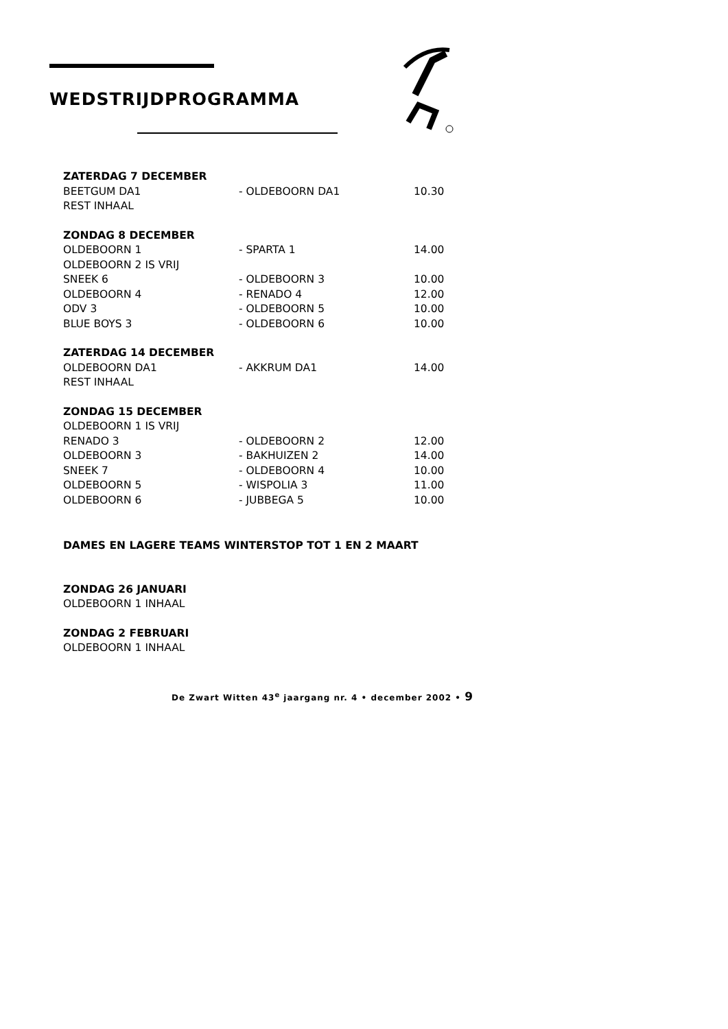WEDSTRIJDPROGRAMMA
| ZATERDAG 7 DECEMBER | | |
| BEETGUM DA1 | - OLDEBOORN DA1 | 10.30 |
| REST INHAAL | | |
| ZONDAG 8 DECEMBER | | |
| OLDEBOORN 1 | - SPARTA 1 | 14.00 |
| OLDEBOORN 2 IS VRIJ | | |
| SNEEK 6 | - OLDEBOORN 3 | 10.00 |
| OLDEBOORN 4 | - RENADO 4 | 12.00 |
| ODV 3 | - OLDEBOORN 5 | 10.00 |
| BLUE BOYS 3 | - OLDEBOORN 6 | 10.00 |
| ZATERDAG 14 DECEMBER | | |
| OLDEBOORN DA1 | - AKKRUM DA1 | 14.00 |
| REST INHAAL | | |
| ZONDAG 15 DECEMBER | | |
| OLDEBOORN 1 IS VRIJ | | |
| RENADO 3 | - OLDEBOORN 2 | 12.00 |
| OLDEBOORN 3 | - BAKHUIZEN 2 | 14.00 |
| SNEEK 7 | - OLDEBOORN 4 | 10.00 |
| OLDEBOORN 5 | - WISPOLIA 3 | 11.00 |
| OLDEBOORN 6 | - JUBBEGA 5 | 10.00 |
| DAMES EN LAGERE TEAMS WINTERSTOP TOT 1 EN 2 MAART | | |
| ZONDAG 26 JANUARI | | |
| OLDEBOORN 1 INHAAL | | |
| ZONDAG 2 FEBRUARI | | |
| OLDEBOORN 1 INHAAL | | |
De Zwart Witten 43<sup>e</sup> jaargang nr. 4 • december 2002 • 9